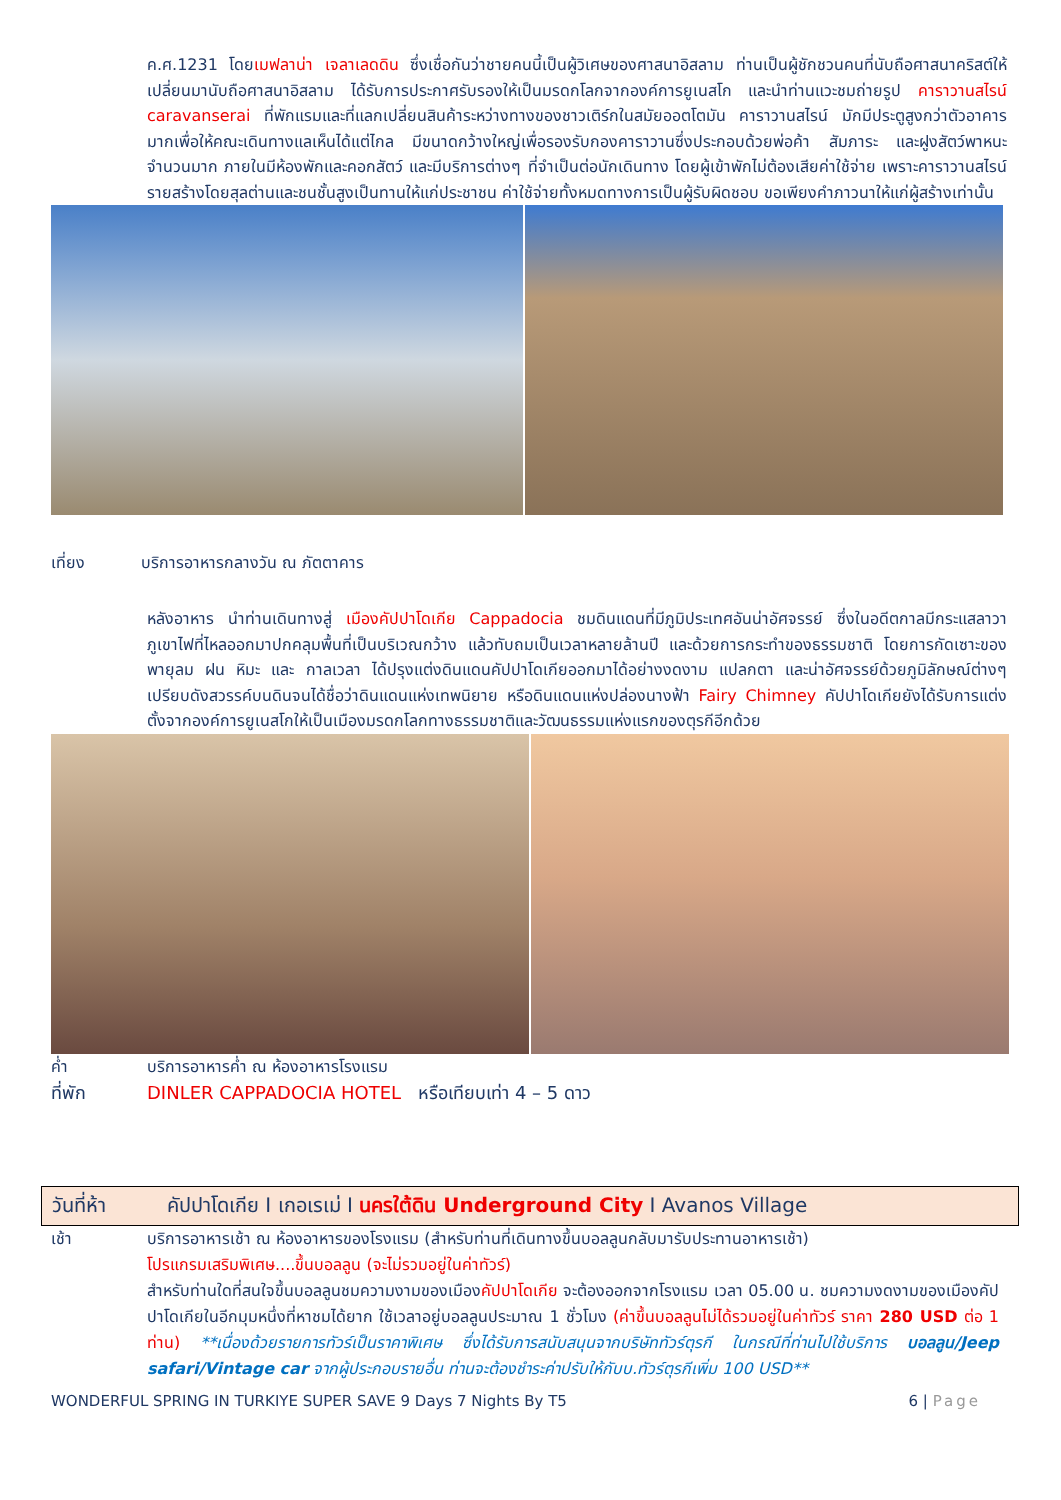ค.ศ.1231 โดยเมฟลาน่า เจลาเลดดิน ซึ่งเชื่อกันว่าชายคนนี้เป็นผู้วิเศษของศาสนาอิสลาม ท่านเป็นผู้ชักชวนคนที่นับถือศาสนาคริสต์ให้เปลี่ยนมานับถือศาสนาอิสลาม ได้รับการประกาศรับรองให้เป็นมรดกโลกจากองค์การยูเนสโก และนำท่านแวะชมถ่ายรูป คาราวานสไรน์ caravanserai ที่พักแรมและที่แลกเปลี่ยนสินค้าระหว่างทางของชาวเติร์กในสมัยออตโตมัน คาราวานสไรน์ มักมีประตูสูงกว่าตัวอาคารมากเพื่อให้คณะเดินทางแลเห็นได้แต่ไกล มีขนาดกว้างใหญ่เพื่อรองรับกองคาราวานซึ่งประกอบด้วยพ่อค้า สัมภาระ และฝูงสัตว์พาหนะจำนวนมาก ภายในมีห้องพักและคอกสัตว์ และมีบริการต่างๆ ที่จำเป็นต่อนักเดินทาง โดยผู้เข้าพักไม่ต้องเสียค่าใช้จ่าย เพราะคาราวานสไรน์ รายสร้างโดยสุลต่านและชนชั้นสูงเป็นทานให้แก่ประชาชน ค่าใช้จ่ายทั้งหมดทางการเป็นผู้รับผิดชอบ ขอเพียงคำภาวนาให้แก่ผู้สร้างเท่านั้น
เที่ยง บริการอาหารกลางวัน ณ ภัตตาคาร
หลังอาหาร นำท่านเดินทางสู่ เมืองคัปปาโดเกีย Cappadocia ชมดินแดนที่มีภูมิประเทศอันน่าอัศจรรย์ ซึ่งในอดีตกาลมีกระแสลาวาภูเขาไฟที่ไหลออกมาปกคลุมพื้นที่เป็นบริเวณกว้าง แล้วทับถมเป็นเวลาหลายล้านปี และด้วยการกระทำของธรรมชาติ โดยการกัดเซาะของพายุลม ฝน หิมะ และ กาลเวลา ได้ปรุงแต่งดินแดนคัปปาโดเกียออกมาได้อย่างงดงาม แปลกตา และน่าอัศจรรย์ด้วยภูมิลักษณ์ต่างๆ เปรียบดังสวรรค์บนดินจนได้ชื่อว่าดินแดนแห่งเทพนิยาย หรือดินแดนแห่งปล่องนางฟ้า Fairy Chimney คัปปาโดเกียยังได้รับการแต่งตั้งจากองค์การยูเนสโกให้เป็นเมืองมรดกโลกทางธรรมชาติและวัฒนธรรมแห่งแรกของตุรกีอีกด้วย
ค่ำ บริการอาหารค่ำ ณ ห้องอาหารโรงแรม
ที่พัก DINLER CAPPADOCIA HOTEL หรือเทียบเท่า 4 – 5 ดาว
วันที่ห้า คัปปาโดเกีย I เกอเรเม่ I นครใต้ดิน Underground City I Avanos Village
เช้า บริการอาหารเช้า ณ ห้องอาหารของโรงแรม (สำหรับท่านที่เดินทางขึ้นบอลลูนกลับมารับประทานอาหารเช้า)
โปรแกรมเสริมพิเศษ....ขึ้นบอลลูน (จะไม่รวมอยู่ในค่าทัวร์)
สำหรับท่านใดที่สนใจขึ้นบอลลูนชมความงามของเมืองคัปปาโดเกีย จะต้องออกจากโรงแรม เวลา 05.00 น. ชมความงดงามของเมืองคัปปาโดเกียในอีกมุมหนึ่งที่หาชมได้ยาก ใช้เวลาอยู่บอลลูนประมาณ 1 ชั่วโมง (ค่าขึ้นบอลลูนไม่ได้รวมอยู่ในค่าทัวร์ ราคา 280 USD ต่อ 1 ท่าน) **เนื่องด้วยรายการทัวร์เป็นราคาพิเศษ ซึ่งได้รับการสนับสนุนจากบริษัททัวร์ตุรกี ในกรณีที่ท่านไปใช้บริการ บอลลูน/Jeep safari/Vintage car จากผู้ประกอบรายอื่น ท่านจะต้องชำระค่าปรับให้กับบ.ทัวร์ตุรกีเพิ่ม 100 USD**
WONDERFUL SPRING IN TURKIYE SUPER SAVE 9 Days 7 Nights By T5 6 | Page